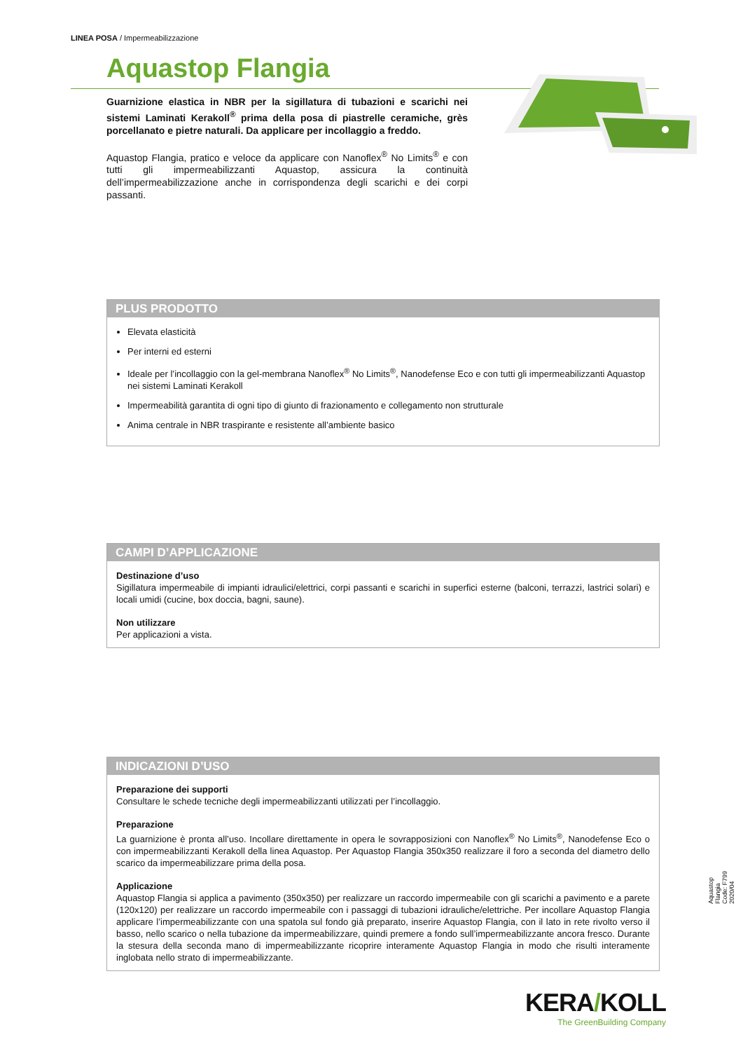LINEA POSA / Impermeabilizzazione
Aquastop Flangia
Guarnizione elastica in NBR per la sigillatura di tubazioni e scarichi nei sistemi Laminati Kerakoll<sup>®</sup> prima della posa di piastrelle ceramiche, grès porcellanato e pietre naturali. Da applicare per incollaggio a freddo.
Aquastop Flangia, pratico e veloce da applicare con Nanoflex<sup>®</sup> No Limits<sup>®</sup> e con tutti gli impermeabilizzanti Aquastop, assicura la continuità dell’impermeabilizzazione anche in corrispondenza degli scarichi e dei corpi passanti.
PLUS PRODOTTO
Elevata elasticità
Per interni ed esterni
Ideale per l’incollaggio con la gel-membrana Nanoflex<sup>®</sup> No Limits<sup>®</sup>, Nanodefense Eco e con tutti gli impermeabilizzanti Aquastop nei sistemi Laminati Kerakoll
Impermeabilità garantita di ogni tipo di giunto di frazionamento e collegamento non strutturale
Anima centrale in NBR traspirante e resistente all’ambiente basico
CAMPI D’APPLICAZIONE
Destinazione d’uso
Sigillatura impermeabile di impianti idraulici/elettrici, corpi passanti e scarichi in superfici esterne (balconi, terrazzi, lastrici solari) e locali umidi (cucine, box doccia, bagni, saune).
Non utilizzare
Per applicazioni a vista.
INDICAZIONI D’USO
Preparazione dei supporti
Consultare le schede tecniche degli impermeabilizzanti utilizzati per l’incollaggio.
Preparazione
La guarnizione è pronta all’uso. Incollare direttamente in opera le sovrapposizioni con Nanoflex<sup>®</sup> No Limits<sup>®</sup>, Nanodefense Eco o con impermeabilizzanti Kerakoll della linea Aquastop. Per Aquastop Flangia 350x350 realizzare il foro a seconda del diametro dello scarico da impermeabilizzare prima della posa.
Applicazione
Aquastop Flangia si applica a pavimento (350x350) per realizzare un raccordo impermeabile con gli scarichi a pavimento e a parete (120x120) per realizzare un raccordo impermeabile con i passaggi di tubazioni idrauliche/elettriche. Per incollare Aquastop Flangia applicare l’impermeabilizzante con una spatola sul fondo già preparato, inserire Aquastop Flangia, con il lato in rete rivolto verso il basso, nello scarico o nella tubazione da impermeabilizzare, quindi premere a fondo sull’impermeabilizzante ancora fresco. Durante la stesura della seconda mano di impermeabilizzante ricoprire interamente Aquastop Flangia in modo che risulti interamente inglobata nello strato di impermeabilizzante.
Aquastop Flangia Code: F799 2020/04
KERA/KOLL
The GreenBuilding Company